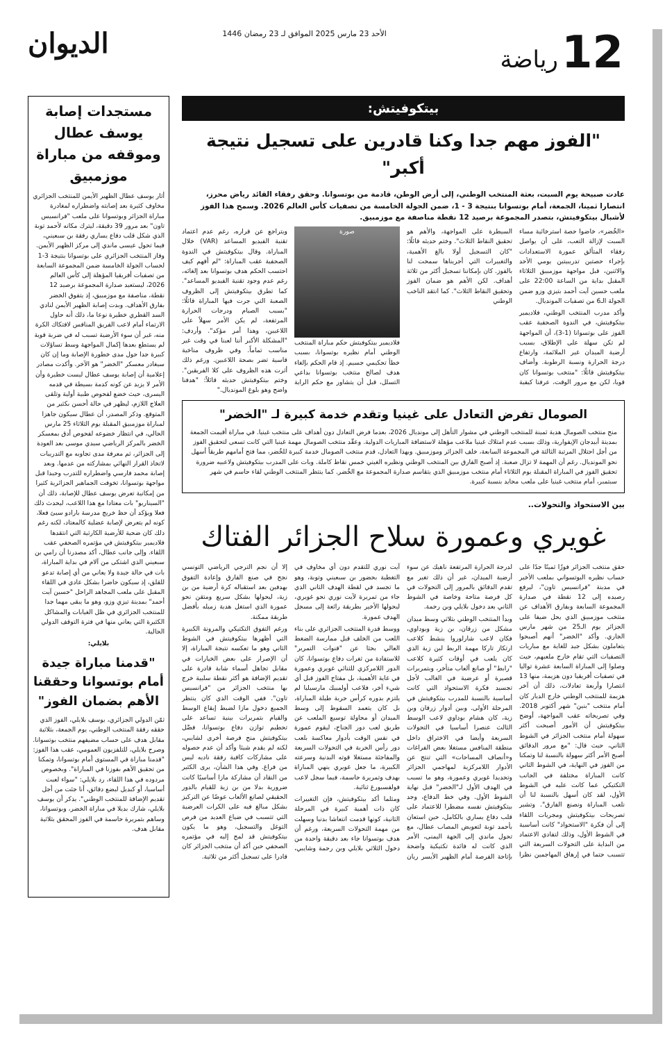12 رياضة
الأحد 23 مارس 2025 الموافق لـ 23 رمضان 1446
الديوان
بيتكوفيتش:
"الفوز مهم جدا وكنا قادرين على تسجيل نتيجة أكبر"
عادت صبيحة يوم السبت، بعثة المنتخب الوطني، إلى أرض الوطن، قادمة من بوتسوانا. وحقق رفقاء القائد رياض محرز، انتصارا ثمينا، الجمعة، أمام بوتسوانا بنتيجة 3 - 1، ضمن الجولة الخامسة من تصفيات كأس العالم 2026. وسمح هذا الفوز لأشبال بيتكوفيتش، بتصدر المجموعة برصيد 12 نقطة مناصفة مع موزمبيق.
«الخُضر»، خاضوا حصة استرخائية مساء السبت لإزالة التعب، على أن يواصل رفقاء المتألق عمورة الاستعدادات بإجراء حصتين تدريبيتين يومي الأحد والاثنين، قبل مواجهة موزمبيق الثلاثاء المقبل بداية من الساعة 22:00 على ملعب حسين آيت أحمد بتيزي وزو ضمن الجولة الـ6 من تصفيات المونديال.
وأكد مدرب المنتخب الوطني، فلاديمير بيتكوفيتش، في الندوة الصحفية عقب الفوز على بوتسوانا (1-3)، أن المواجهة لم تكن سهلة على الإطلاق، بسبب أرضية الميدان غير الملائمة، وارتفاع درجة الحرارة ونسبة الرطوبة. وأضاف بيتكوفيتش قائلًا: "منتخب بوتسوانا كان قويا، لكن مع مرور الوقت، عرفنا كيفية السيطرة على المواجهة، والأهم هو تحقيق النقاط الثلاث". وختم حديثه قائلًا: "كان التسجيل أولا بالغ الأهمية، والتغييرات التي أجريناها سمحت لنا بالفوز. كان بإمكاننا تسجيل أكثر من ثلاثة أهداف. لكن الأهم هو ضمان الفوز وتحقيق النقاط الثلاث". كما انتقد الناخب الوطني
صورة
فلاديمير بيتكوفيتش حكم مباراة المنتخب الوطني أمام نظيره بوتسوانا، بسبب خطأ تحكيمي جسيم. إذ قام الحكم بإلغاء هدف لصالح منتخب بوتسوانا بداعي التسلل، قبل أن يتشاور مع حكم الراية ويتراجع عن قراره، رغم عدم اعتماد تقنية الفيديو المساعد (VAR) خلال المباراة. وقال بيتكوفيتش في الندوة الصحفية عقب المباراة: "لم أفهم كيف احتسب الحكم هدف بوتسوانا بعد إلغائه، رغم عدم وجود تقنية الفيديو المساعد". كما تطرق بيتكوفيتش إلى الظروف الصعبة التي جرت فيها المباراة قائلًا: "بسبب الصيام ودرجات الحرارة المرتفعة، لم يكن الأمر سهلاً على اللاعبين، وهذا أمر مؤكد". وأردف: "المشكلة الأكبر أننا لعبنا في وقت غير مناسب تماماً. وفي ظروف مناخية قاسية تضر بصحة اللاعبين. ورغم ذلك أثرت هذه الظروف على كلا الفريقين". وختم بيتكوفيتش حديثه قائلاً: "هدفنا واضح وهو بلوغ المونديال."
الصومال تفرض التعادل على غينيا وتقدم خدمة كبيرة لـ "الخضر"
منح منتخب الصومال هدية ثمينة للمنتخب الوطني في مشوار التأهل إلى مونديال 2026، بعدما فرض التعادل دون أهداف على منتخب غينيا. في مباراة أقيمت الجمعة بمدينة أبيدجان الإيفوارية، وذلك بسبب عدم امتلاك غينيا ملاعب مؤهلة لاستضافة المباريات الدولية. وعقّد منتخب الصومال مهمة غينيا التي كانت تسعى لتحقيق الفوز من أجل احتلال المرتبة الثالثة في المجموعة السابعة، خلف الجزائر وموزمبيق. وبهذا التعادل، قدم منتخب الصومال خدمة كبيرة للخُضر، مما فتح أمامهم طريقاً أسهل نحو المونديال. رغم أن المهمة لا تزال صعبة. إذ أصبح الفارق بين المنتخب الوطني ونظيره الغيني خمس نقاط كاملة. وبات على المدرب بيتكوفيتش ولاعبيه ضرورة تحقيق الفوز في المباراة المقبلة يوم الثلاثاء أمام منتخب موزمبيق الذي يتقاسم صدارة المجموعة مع الخُضر. كما ينتظر المنتخب الوطني لقاء حاسم في شهر سبتمبر، أمام منتخب غينيا على ملعب محايد بنسبة كبيرة.
بين الاستحواذ والتحولات..
غويري وعمورة سلاح الجزائر الفتاك
حقق منتخب الجزائر فوزًا ثمينًا جدًا على حساب نظيره البوتسواني بملعب الأخير في مدينة "فرانسيس تاون"، ليرفع رصيده إلى 12 نقطة في صدارة المجموعة السابعة وبفارق الأهداف عن منتخب موزمبيق الذي يحل ضيفا على الجزائر يوم الـ25 من شهر مارس الجاري. وأكد "الخضر" أنهم أصبحوا يتعاملون بشكل جيد للغاية مع مباريات التصفيات التي تقام خارج ملعبهم، حيث وصلوا إلى المباراة السابعة عشرة تواليا في تصفيات أفريقيا دون هزيمة، منها 13 انتصارا وأربعة تعادلات، ذلك أن آخر هزيمة للمنتخب الوطني خارج الديار كان أمام منتخب "بنين" شهر أكتوبر 2018. وفي تصريحاته عقب المواجهة، أوضح بيتكوفيتش أن الأمور أصبحت أكثر سهولة أمام منتخب الجزائر في الشوط الثاني، حيث قال: "مع مرور الدقائق أصبح الأمر أكثر سهولة بالنسبة لنا وتمكنا من الفوز في النهاية، في الشوط الثاني كانت المباراة مختلفة في الجانب التكتيكي عما كانت عليه في الشوط الأول، لقد كان أسهل بالنسبة لنا أن نلعب المباراة ونصنع الفارق". وتشير تصريحات بيتكوفيتش ومجريات اللقاء إلى أن فكرة "الاستحواذ" كانت أساسية في الشوط الأول، وذلك لتفادي الاعتماد من البداية على التحولات السريعة التي تتسبب حتما في إرهاق المهاجمين نظرا لدرجة الحرارة المرتفعة ناهيك عن سوء أرضية الميدان، غير أن ذلك تغير مع تقدم الدقائق بالمرور إلى التحولات في كل فرصة متاحة وخاصة في الشوط الثاني بعد دخول بلايلي وبن رحمة.
وبدأ المنتخب الوطني بثلاثي وسط ميدان مشكل من زرقان، بن زية وبوداوي، فكان لاعب شارلوروا ينشط كلاعب ارتكاز تاركا مهمة الربط لبن زية الذي كان يلعب في أوقات كثيرة كلاعب "رابط" أو صانع ألعاب متأخر، وبتمريرات قصيرة أو عرضية في الغالب لأجل تجسيد فكرة الاستحواذ التي كانت أساسية بالنسبة للمدرب بيتكوفيتش في المرحلة الأولى. وبين أدوار زرقان وبن زية، كان هشام بوداوي لاعب الوسط الثالث عنصرا أساسيا في التحولات السريعة وأيضا في الاختراق داخل منطقة المنافس مستغلا بعض الفراغات و«أنصاف المساحات» التي تنتج عن الأدوار اللامركزية لمهاجمي الجزائر وتحديدا غويري وعمورة، وهو ما تسبب في الهدف الأول لـ"الخضر" قبل نهاية الشوط الأول. وفي خط الدفاع، وجد بيتكوفيتش نفسه مضطرا للاعتماد على قلب دفاع يساري بالكامل، حين استعان بأحمد توبة لتعويض المصاب عطال، مع تحول ماندي إلى الجهة اليمنى، الأمر الذي كانت له فائدة تكتيكية واضحة بإتاحة الفرصة أمام الظهير الأيسر ريان آيت نوري للتقدم دون أي مخاوف في التغطية بحضور بن سبعيني وتوبة، وهو ما تجسد في لقطة الهدف الثاني الذي جاء من تمريرة لآيت نوري نحو غويري، ليحولها الأخير بطريقة رائعة إلى مسجل الهدف عمورة.
ووسط قدرة المنتخب الجزائري على بناء اللعب من الخلف قبل ممارسة الضغط العالي بحثا عن "قنوات التمرير" للاستفادة من ثغرات دفاع بوتسوانا، كان الدور اللامركزي للثنائي غويري وعمورة في غاية الأهمية، بل مفتاح الفوز قبل أي شيء آخر، فلاعب أولمبيك مارسيليا لم يلتزم بدوره كرأس حربة طيلة المباراة، بل كان يتعمد السقوط إلى وسط الميدان أو محاولة توسيع الملعب عن طريق لعب دور الجناح، ليقوم عمورة في نفس الوقت بأدوار معاكسة بلعب دور رأس الحربة في التحولات السريعة والمفاجئة مستغلا قوته البدنية وسرعته الكبيرة، ما جعل غويري ينهي المباراة بهدف وتمريرة حاسمة، فيما سجل لاعب فولفسبورغ ثنائية.
ومثلما أكد بيتكوفيتش، فإن التغييرات كان ذات أهمية كبيرة في المرحلة الثانية، كونها قدمت انتعاشا بدنيا وسهلت من مهمة التحولات السريعة، ورغم أن هدف بوتسوانا جاء بعد دقيقة واحدة من دخول الثلاثي بلايلي وبن رحمة وشايبي، إلا أن نجم الترجي الرياضي التونسي نجح في صنع الفارق وإعادة التفوق بهدفين بعد استقباله كرة أرضية من بن زية، ليحولها بشكل سريع ومتقن نحو عمورة الذي استغل هدية زميله بأفضل طريقة ممكنة.
ورغم التفوق التكتيكي والمرونة الكبيرة التي أظهرها بيتكوفيتش في الشوط الثاني وهو ما تعكسه نتيجة المباراة، إلا أن الإصرار على بعض الخيارات في مقابل تجاهل أسماء شابة قادرة على تقديم الإضافة هو أكثر نقطة سلبية خرج بها منتخب الجزائر من "فرانسيس تاون". ففي الوقت الذي كان ينتظر الجميع دخول مازا لضبط إيقاع الوسط والقيام بتمريرات بينية تساعد على تحطيم توازن دفاع بوتسوانا، فضّل بيتكوفيتش منح فرصة أخرى لشايبي، لكنه لم يقدم شيئا وأكد أن عدم حصوله على مشاركات كافية رفقة ناديه ليس من فراغ. وفي هذا الشأن، يرى الكثير من النقاد أن مشاركة مازا أساسيًا كانت ضرورية بدلا من بن زية للقيام بالدور الحقيقي لصانع الألعاب عوضًا عن التركيز بشكل مبالغ فيه على الكرات العرضية التي تتسبب في ضياع العديد من فرص التوغل والتسجيل، وهو ما يكون بيتكوفيتش قد لمح إليه في مؤتمره الصحفي حين أكد أن منتخب الجزائر كان قادرا على تسجيل أكثر من ثلاثية.
مستجدات إصابة يوسف عطال وموقفه من مباراة موزمبيق
أثار يوسف عطال الظهير الأيمن للمنتخب الجزائري مخاوف كثيرة بعد إصابته واضطراره لمغادرة مباراة الجزائر وبوتسوانا على ملعب "فرانسيس تاون" بعد مرور 39 دقيقة، ليترك مكانه لأحمد توبة الذي شكل قلب دفاع يساري رفقة بن سبعيني، فيما تحول عيسى ماندي إلى مركز الظهير الأيمن. وفاز المنتخب الجزائري على بوتسوانا بنتيجة 3-1 لحساب الجولة الخامسة ضمن المجموعة السابعة من تصفيات أفريقيا المؤهلة إلى كأس العالم 2026، ليستعيد صدارة المجموعة برصيد 12 نقطة، مناصفة مع موزمبيق، إذ يتفوق الخضر بفارق الأهداف. وبدت إصابة الظهير الأيمن لنادي السد القطري خطيرة نوعا ما، ذلك أنه حاول الارتماء أمام لاعب الفريق المنافس لافتكاك الكرة منه، غير أن سوء الأرضية تسبب له في ضربة قوية لم يستطع بعدها إكمال المواجهة وسط تساؤلات كبيرة جدا حول مدى خطورة الإصابة وما إن كان سيغادر معسكر "الخضر" هو الآخر. وأكدت مصادر إعلامية أن إصابة يوسف عطال ليست خطيرة وأن الأمر لا يزيد عن كونه كدمة بسيطة في قدمه اليسرى، حيث خضع لفحوص طبية أولية وتلقى العلاج اللازم، ليظهر في حالة أحسن بكثير من المتوقع. وذكر المصدر، أن عطال سيكون جاهزا لمباراة موزمبيق المقبلة يوم الثلاثاء 25 مارس الحالي، في انتظار خضوعه لفحوص أدق بمعسكر الخضر بالمركز الرياضي سيدي موسى بعد العودة إلى الجزائر، ثم معرفة مدى تجاوبه مع التدريبات لاتخاذ القرار النهائي بمشاركته من عدمها. وبعد إصابة محمد فارسي واضطراره للتدرب وحيدا قبل مواجهة بوتسوانا، تخوفت الجماهير الجزائرية كثيرا من إمكانية تعرض يوسف عطال للإصابة، ذلك أن "السيناريو" بات معتادا مع هذا اللاعب، ليحدث ذلك فعلا ويؤكد أن حظ خريج مدرسة بارادو سيئ فعلا، كونه لم يتعرض لإصابة عضلية كالمعتاد، لكنه رغم ذلك كان ضحية للأرضية الكارثية التي انتقدها فلاديمير بيتكوفيتش في مؤتمره الصحفي عقب اللقاء. وإلى جانب عطال، أكد مصدرنا أن رامي بن سبعيني الذي اشتكى من آلام في بداية المباراة، بات في حالة جيدة ولا يعاني من أي إصابة تدعو للقلق، إذ سيكون حاضرا بشكل عادي في اللقاء المقبل على ملعب المجاهد الراحل "حسين آيت أحمد" بمدينة تيزي وزو، وهو ما يبقى مهما جدا للمنتخب الجزائري في ظل الغيابات والمشاكل الكثيرة التي يعاني منها في فترة التوقف الدولي الحالية.
بلايلي:
"قدمنا مباراة جيدة أمام بوتسوانا وحققنا الأهم بضمان الفوز"
ثمّن الدولي الجزائري، يوسف بلايلي، الفوز الذي حققه رفقة المنتخب الوطني، يوم الجمعة، بثلاثية مقابل هدف على حساب مضيفهم منتخب بوتسوانا. وصرح بلايلي، للتلفزيون العمومي، عقب هذا الفوز: "قدمنا مباراة في المستوى أمام بوتسوانا، وتمكنا من تحقيق الأهم بفوزنا في المباراة". وبخصوص مردوده في هذا اللقاء، رد بلايلي: "سواء لعبت أساسيا، أو كبديل لبضع دقائق، أنا جئت من أجل تقديم الإضافة للمنتخب الوطني". يذكر أن يوسف بلايلي، شارك بديلا في مباراة الخضر، وبوتسوانا، وساهم بتمريرة حاسمة في الفوز المحقق بثلاثية مقابل هدف.